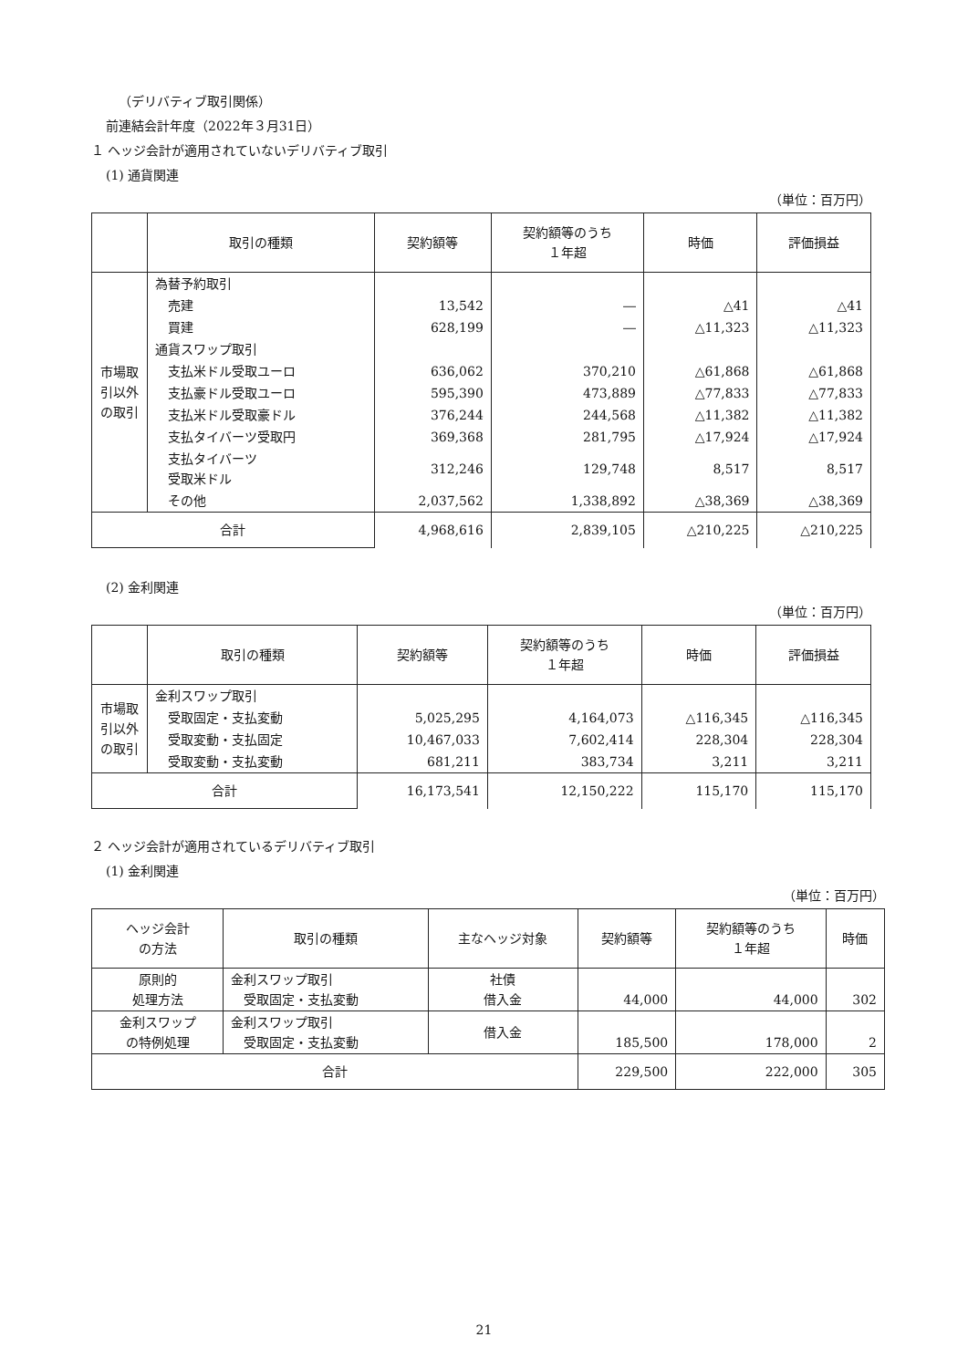（デリバティブ取引関係）
前連結会計年度（2022年３月31日）
１ ヘッジ会計が適用されていないデリバティブ取引
(1) 通貨関連
（単位：百万円）
| | 取引の種類 | 契約額等 | 契約額等のうち １年超 | 時価 | 評価損益 |
| --- | --- | --- | --- | --- | --- |
| 市場取 引以外 の取引 | 為替予約取引 | | | | |
| | 売建 | 13,542 | ― | △41 | △41 |
| | 買建 | 628,199 | ― | △11,323 | △11,323 |
| | 通貨スワップ取引 | | | | |
| | 支払米ドル受取ユーロ | 636,062 | 370,210 | △61,868 | △61,868 |
| | 支払豪ドル受取ユーロ | 595,390 | 473,889 | △77,833 | △77,833 |
| | 支払米ドル受取豪ドル | 376,244 | 244,568 | △11,382 | △11,382 |
| | 支払タイバーツ受取円 | 369,368 | 281,795 | △17,924 | △17,924 |
| | 支払タイバーツ 受取米ドル | 312,246 | 129,748 | 8,517 | 8,517 |
| | その他 | 2,037,562 | 1,338,892 | △38,369 | △38,369 |
| 合計 | | 4,968,616 | 2,839,105 | △210,225 | △210,225 |
(2) 金利関連
（単位：百万円）
| | 取引の種類 | 契約額等 | 契約額等のうち １年超 | 時価 | 評価損益 |
| --- | --- | --- | --- | --- | --- |
| 市場取 引以外 の取引 | 金利スワップ取引 | | | | |
| | 受取固定・支払変動 | 5,025,295 | 4,164,073 | △116,345 | △116,345 |
| | 受取変動・支払固定 | 10,467,033 | 7,602,414 | 228,304 | 228,304 |
| | 受取変動・支払変動 | 681,211 | 383,734 | 3,211 | 3,211 |
| 合計 | | 16,173,541 | 12,150,222 | 115,170 | 115,170 |
２ ヘッジ会計が適用されているデリバティブ取引
(1) 金利関連
（単位：百万円）
| ヘッジ会計 の方法 | 取引の種類 | 主なヘッジ対象 | 契約額等 | 契約額等のうち １年超 | 時価 |
| --- | --- | --- | --- | --- | --- |
| 原則的 処理方法 | 金利スワップ取引 受取固定・支払変動 | 社債 借入金 | 44,000 | 44,000 | 302 |
| 金利スワップ の特例処理 | 金利スワップ取引 受取固定・支払変動 | 借入金 | 185,500 | 178,000 | 2 |
| 合計 | | | 229,500 | 222,000 | 305 |
21